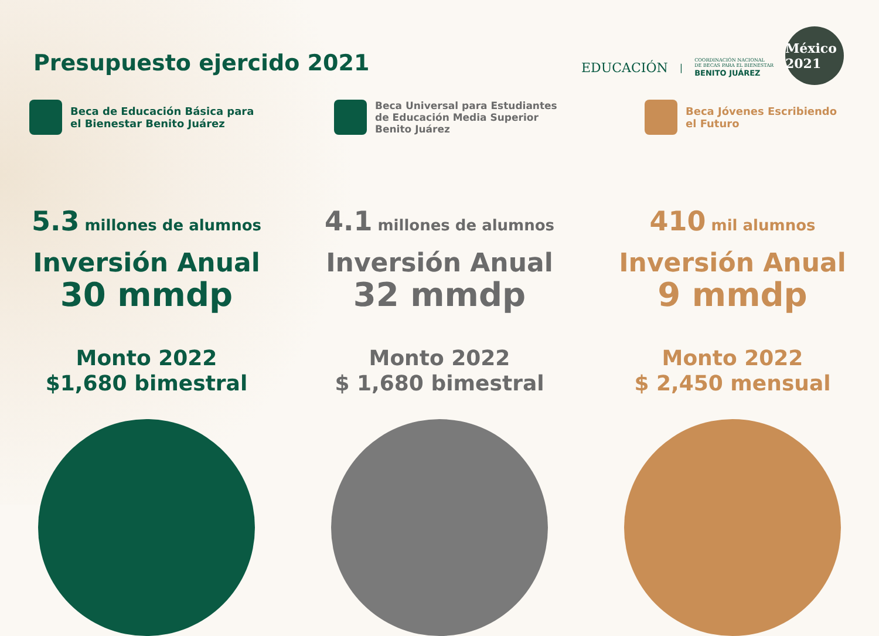Presupuesto ejercido 2021
EDUCACIÓN | COORDINACIÓN NACIONAL
DE BECAS PARA EL BIENESTAR
BENITO JUÁREZ
México 2021
Beca de Educación Básica para
el Bienestar Benito Juárez
5.3 millones de alumnos
Inversión Anual
30 mmdp
Monto 2022
$1,680 bimestral
Beca Universal para Estudiantes
de Educación Media Superior
Benito Juárez
4.1 millones de alumnos
Inversión Anual
32 mmdp
Monto 2022
$ 1,680 bimestral
Beca Jóvenes Escribiendo
el Futuro
410 mil alumnos
Inversión Anual
9 mmdp
Monto 2022
$ 2,450 mensual